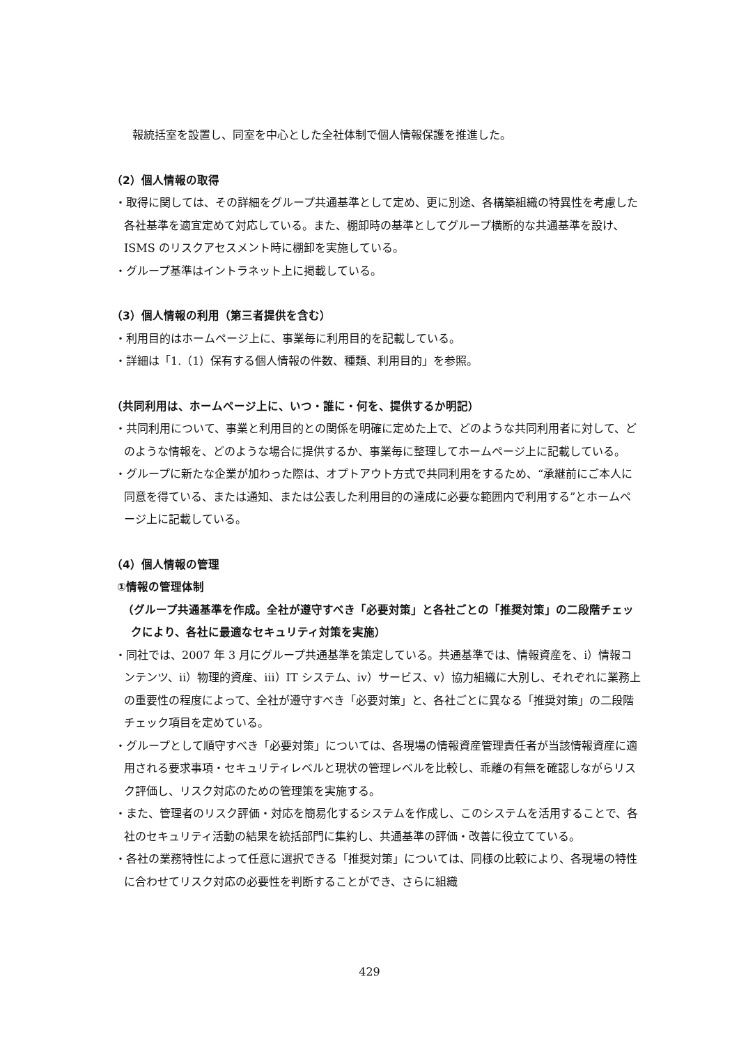報統括室を設置し、同室を中心とした全社体制で個人情報保護を推進した。
（2）個人情報の取得
・取得に関しては、その詳細をグループ共通基準として定め、更に別途、各構築組織の特異性を考慮した各社基準を適宜定めて対応している。また、棚卸時の基準としてグループ横断的な共通基準を設け､ISMS のリスクアセスメント時に棚卸を実施している。
・グループ基準はイントラネット上に掲載している。
（3）個人情報の利用（第三者提供を含む）
・利用目的はホームページ上に、事業毎に利用目的を記載している。
・詳細は「1.（1）保有する個人情報の件数、種類、利用目的」を参照。
（共同利用は、ホームページ上に、いつ・誰に・何を、提供するか明記）
・共同利用について、事業と利用目的との関係を明確に定めた上で、どのような共同利用者に対して、どのような情報を、どのような場合に提供するか、事業毎に整理してホームページ上に記載している。
・グループに新たな企業が加わった際は、オプトアウト方式で共同利用をするため、“承継前にご本人に同意を得ている、または通知、または公表した利用目的の達成に必要な範囲内で利用する”とホームページ上に記載している。
（4）個人情報の管理
①情報の管理体制
（グループ共通基準を作成。全社が遵守すべき「必要対策」と各社ごとの「推奨対策」の二段階チェックにより、各社に最適なセキュリティ対策を実施）
・同社では、2007 年 3 月にグループ共通基準を策定している。共通基準では、情報資産を、ⅰ）情報コンテンツ、ⅱ）物理的資産、ⅲ）IT システム、ⅳ）サービス、ⅴ）協力組織に大別し、それぞれに業務上の重要性の程度によって、全社が遵守すべき「必要対策」と、各社ごとに異なる「推奨対策」の二段階チェック項目を定めている。
・グループとして順守すべき「必要対策」については、各現場の情報資産管理責任者が当該情報資産に適用される要求事項・セキュリティレベルと現状の管理レベルを比較し、乖離の有無を確認しながらリスク評価し、リスク対応のための管理策を実施する。
・また、管理者のリスク評価・対応を簡易化するシステムを作成し、このシステムを活用することで、各社のセキュリティ活動の結果を統括部門に集約し、共通基準の評価・改善に役立てている。
・各社の業務特性によって任意に選択できる「推奨対策」については、同様の比較により、各現場の特性に合わせてリスク対応の必要性を判断することができ、さらに組織
429